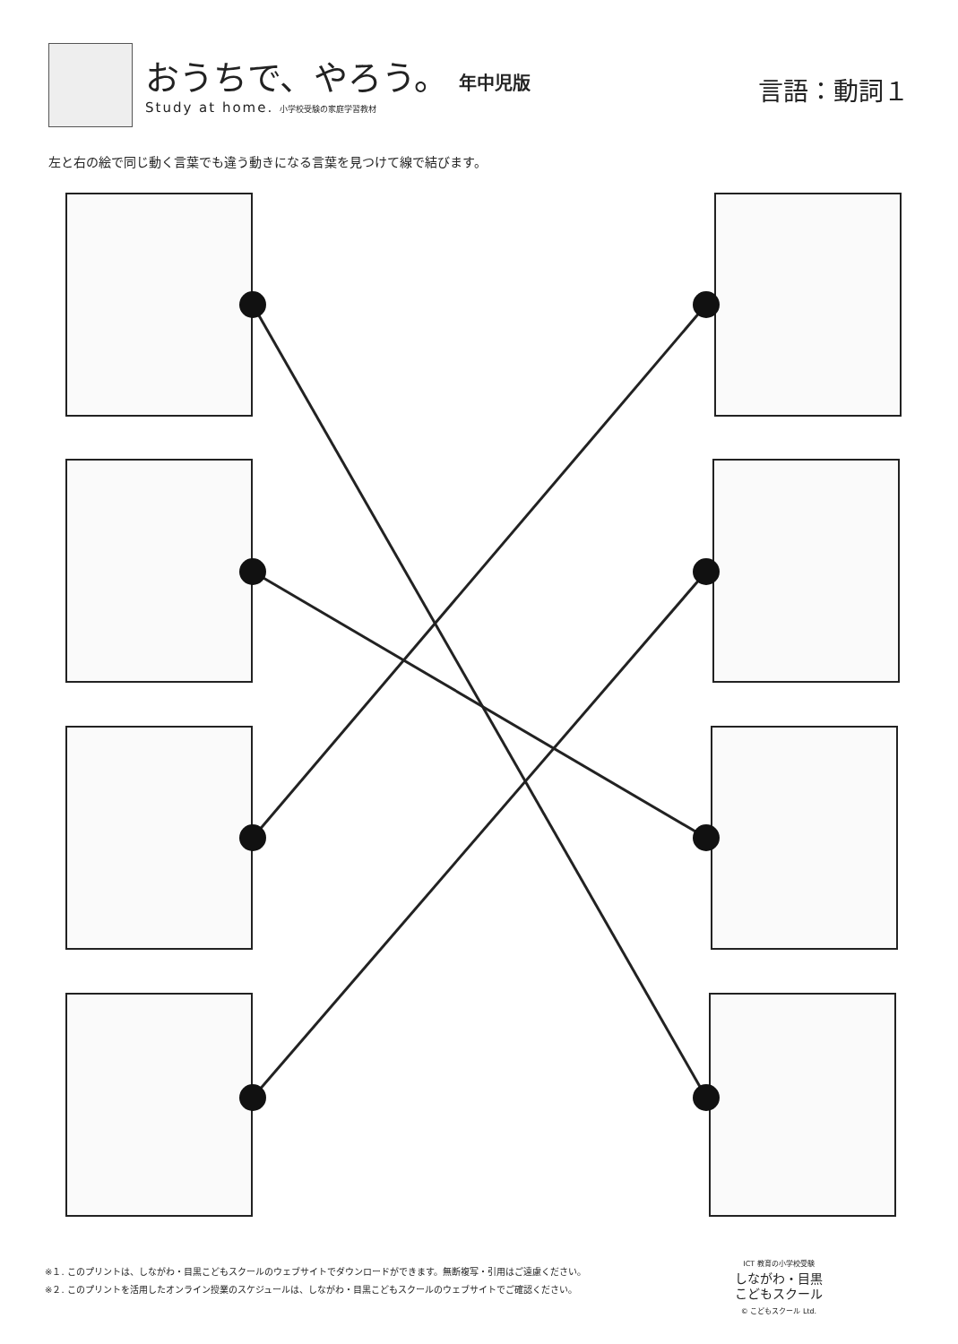おうちで、やろう。 年中児版
Study at home. 小学校受験の家庭学習教材
言語：動詞１
左と右の絵で同じ動く言葉でも違う動きになる言葉を見つけて線で結びます。
※１. このプリントは、しながわ・目黒こどもスクールのウェブサイトでダウンロードができます。無断複写・引用はご遠慮ください。
※２. このプリントを活用したオンライン授業のスケジュールは、しながわ・目黒こどもスクールのウェブサイトでご確認ください。
ICT 教育の小学校受験
しながわ・目黒
こどもスクール
© こどもスクール Ltd.